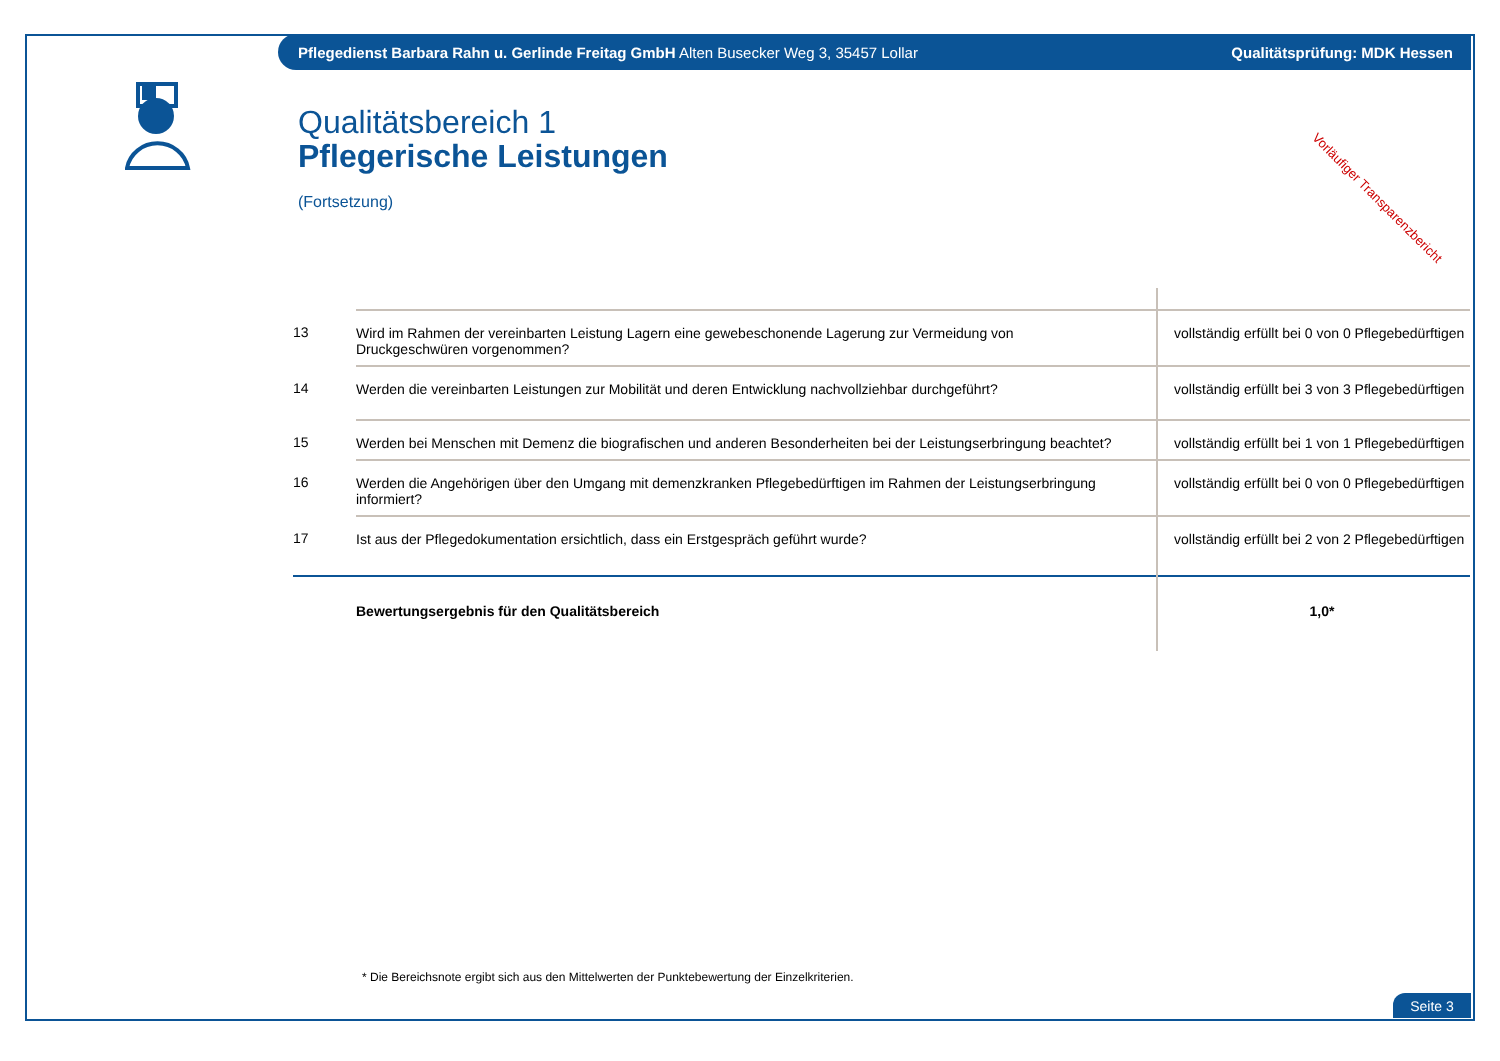Pflegedienst Barbara Rahn u. Gerlinde Freitag GmbH Alten Busecker Weg 3, 35457 Lollar Qualitätsprüfung: MDK Hessen
Qualitätsbereich 1
Pflegerische Leistungen
(Fortsetzung)
Vorläufiger Transparenzbericht
| 13 | Wird im Rahmen der vereinbarten Leistung Lagern eine gewebeschonende Lagerung zur Vermeidung von Druckgeschwüren vorgenommen? | vollständig erfüllt bei 0 von 0 Pflegebedürftigen |
| 14 | Werden die vereinbarten Leistungen zur Mobilität und deren Entwicklung nachvollziehbar durchgeführt? | vollständig erfüllt bei 3 von 3 Pflegebedürftigen |
| 15 | Werden bei Menschen mit Demenz die biografischen und anderen Besonderheiten bei der Leistungserbringung beachtet? | vollständig erfüllt bei 1 von 1 Pflegebedürftigen |
| 16 | Werden die Angehörigen über den Umgang mit demenzkranken Pflegebedürftigen im Rahmen der Leistungserbringung informiert? | vollständig erfüllt bei 0 von 0 Pflegebedürftigen |
| 17 | Ist aus der Pflegedokumentation ersichtlich, dass ein Erstgespräch geführt wurde? | vollständig erfüllt bei 2 von 2 Pflegebedürftigen |
| | Bewertungsergebnis für den Qualitätsbereich | 1,0* |
* Die Bereichsnote ergibt sich aus den Mittelwerten der Punktebewertung der Einzelkriterien.
Seite 3